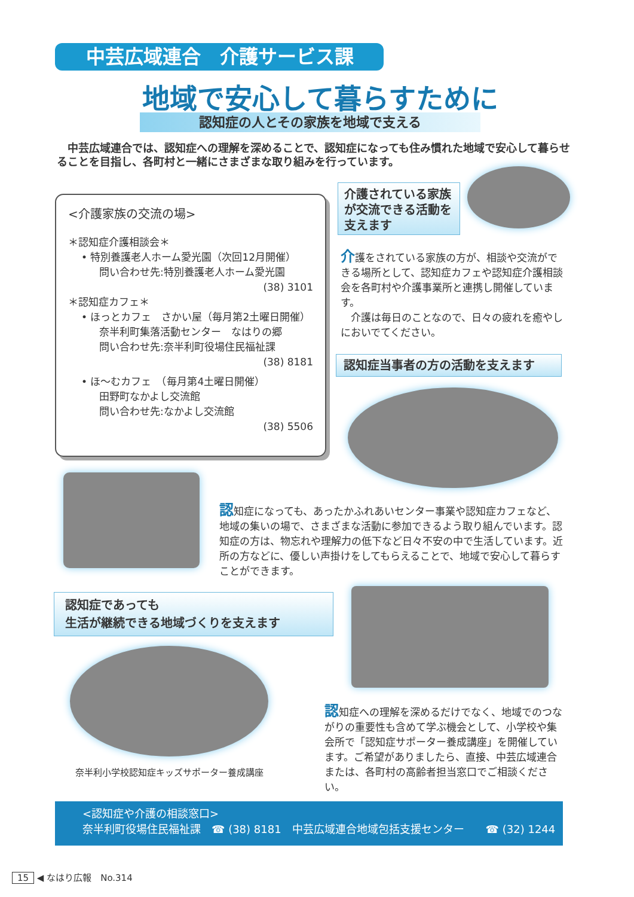中芸広域連合　介護サービス課
地域で安心して暮らすために
認知症の人とその家族を地域で支える
　中芸広域連合では、認知症への理解を深めることで、認知症になっても住み慣れた地域で安心して暮らせることを目指し、各町村と一緒にさまざまな取り組みを行っています。
<介護家族の交流の場>
＊認知症介護相談会＊
• 特別養護老人ホーム愛光園（次回12月開催）
問い合わせ先:特別養護老人ホーム愛光園
(38) 3101
＊認知症カフェ＊
• ほっとカフェ　さかい屋（毎月第2土曜日開催）
奈半利町集落活動センター　なはりの郷
問い合わせ先:奈半利町役場住民福祉課
(38) 8181
• ほ～むカフェ　（毎月第4土曜日開催）
田野町なかよし交流館
問い合わせ先:なかよし交流館
(38) 5506
介護されている家族が交流できる活動を支えます
介護をされている家族の方が、相談や交流ができる場所として、認知症カフェや認知症介護相談会を各町村や介護事業所と連携し開催しています。
　介護は毎日のことなので、日々の疲れを癒やしにおいでてください。
認知症当事者の方の活動を支えます
認知症になっても、あったかふれあいセンター事業や認知症カフェなど、地域の集いの場で、さまざまな活動に参加できるよう取り組んでいます。認知症の方は、物忘れや理解力の低下など日々不安の中で生活しています。近所の方などに、優しい声掛けをしてもらえることで、地域で安心して暮らすことができます。
認知症であっても
生活が継続できる地域づくりを支えます
奈半利小学校認知症キッズサポーター養成講座
認知症への理解を深めるだけでなく、地域でのつながりの重要性も含めて学ぶ機会として、小学校や集会所で「認知症サポーター養成講座」を開催しています。ご希望がありましたら、直接、中芸広域連合または、各町村の高齢者担当窓口でご相談ください。
<認知症や介護の相談窓口>
奈半利町役場住民福祉課　☎ (38) 8181　中芸広域連合地域包括支援センター　　☎ (32) 1244
15 ◀ なはり広報　No.314